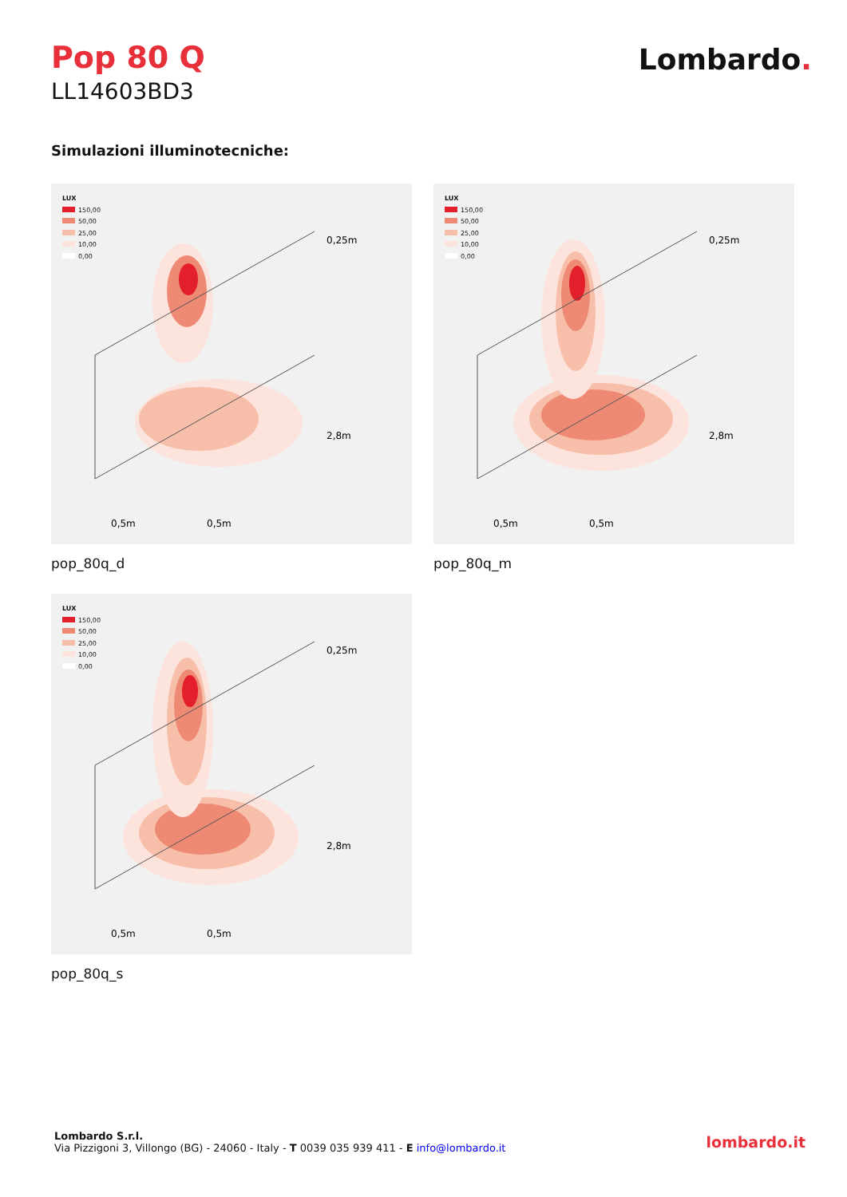Pop 80 Q
LL14603BD3
Lombardo.
Simulazioni illuminotecniche:
LUX
150,00
50,00
25,00
10,00
0,00
0,25m
2,8m
0,5m
0,5m
pop_80q_d
LUX
150,00
50,00
25,00
10,00
0,00
0,25m
2,8m
0,5m
0,5m
pop_80q_m
LUX
150,00
50,00
25,00
10,00
0,00
0,25m
2,8m
0,5m
0,5m
pop_80q_s
Lombardo S.r.l.
Via Pizzigoni 3, Villongo (BG) - 24060 - Italy - T 0039 035 939 411 - E info@lombardo.it
lombardo.it